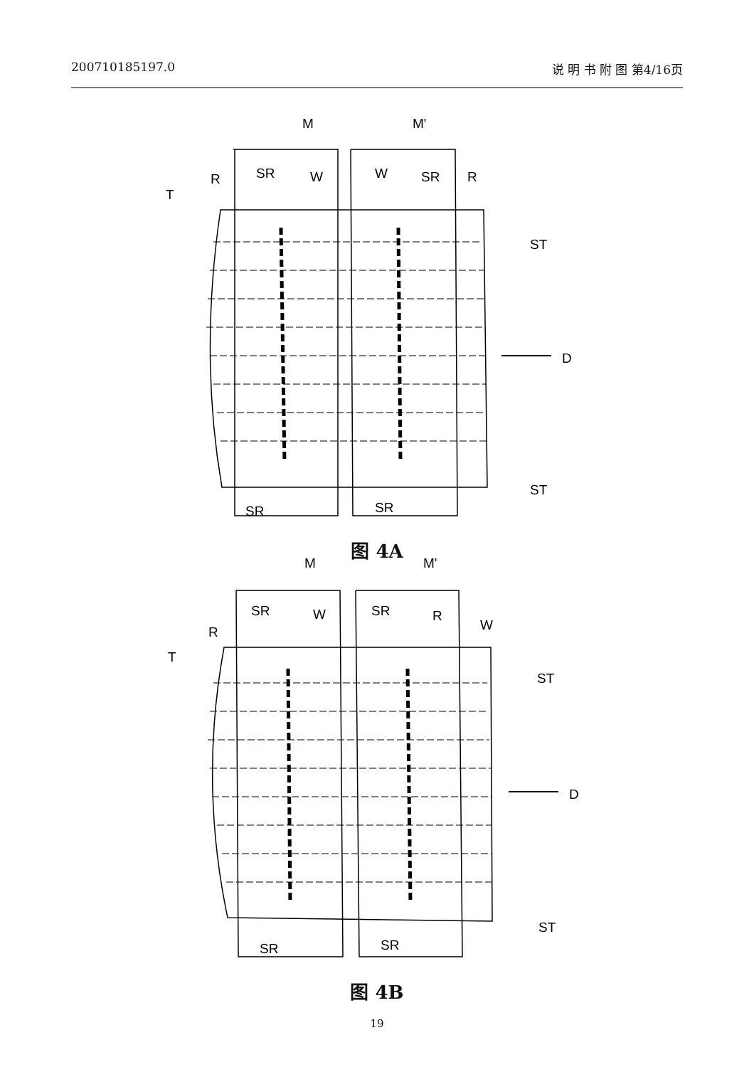200710185197.0 说 明 书 附 图 第4/16页
M
M'
R
SR
W
W
SR
R
T
ST
ST
D
SR
SR
图 4A
M
M'
R
SR
W
SR
R
W
T
ST
ST
D
SR
SR
图 4B
19